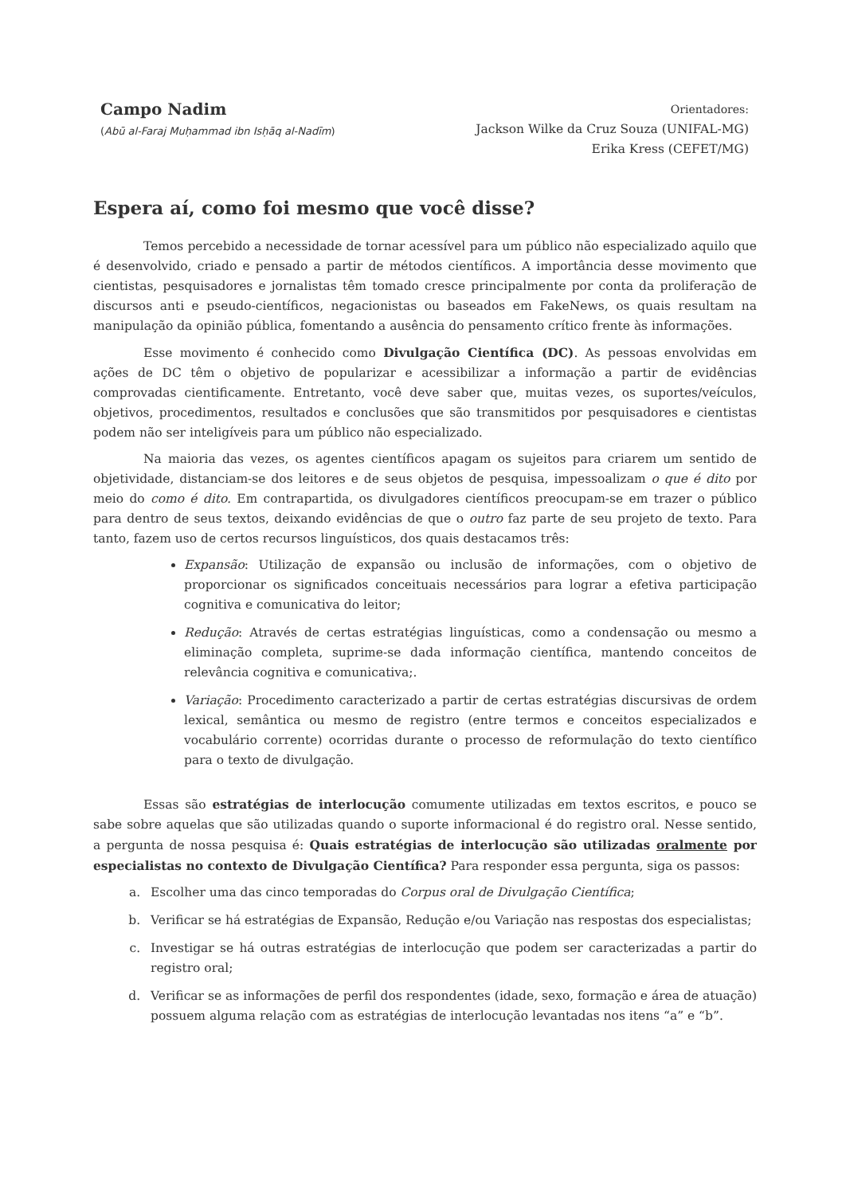Campo Nadim
(Abū al-Faraj Muḥammad ibn Isḥāq al-Nadīm)
Orientadores:
Jackson Wilke da Cruz Souza (UNIFAL-MG)
Erika Kress (CEFET/MG)
Espera aí, como foi mesmo que você disse?
Temos percebido a necessidade de tornar acessível para um público não especializado aquilo que é desenvolvido, criado e pensado a partir de métodos científicos. A importância desse movimento que cientistas, pesquisadores e jornalistas têm tomado cresce principalmente por conta da proliferação de discursos anti e pseudo-científicos, negacionistas ou baseados em FakeNews, os quais resultam na manipulação da opinião pública, fomentando a ausência do pensamento crítico frente às informações.
Esse movimento é conhecido como Divulgação Científica (DC). As pessoas envolvidas em ações de DC têm o objetivo de popularizar e acessibilizar a informação a partir de evidências comprovadas cientificamente. Entretanto, você deve saber que, muitas vezes, os suportes/veículos, objetivos, procedimentos, resultados e conclusões que são transmitidos por pesquisadores e cientistas podem não ser inteligíveis para um público não especializado.
Na maioria das vezes, os agentes científicos apagam os sujeitos para criarem um sentido de objetividade, distanciam-se dos leitores e de seus objetos de pesquisa, impessoalizam o que é dito por meio do como é dito. Em contrapartida, os divulgadores científicos preocupam-se em trazer o público para dentro de seus textos, deixando evidências de que o outro faz parte de seu projeto de texto. Para tanto, fazem uso de certos recursos linguísticos, dos quais destacamos três:
Expansão: Utilização de expansão ou inclusão de informações, com o objetivo de proporcionar os significados conceituais necessários para lograr a efetiva participação cognitiva e comunicativa do leitor;
Redução: Através de certas estratégias linguísticas, como a condensação ou mesmo a eliminação completa, suprime-se dada informação científica, mantendo conceitos de relevância cognitiva e comunicativa;.
Variação: Procedimento caracterizado a partir de certas estratégias discursivas de ordem lexical, semântica ou mesmo de registro (entre termos e conceitos especializados e vocabulário corrente) ocorridas durante o processo de reformulação do texto científico para o texto de divulgação.
Essas são estratégias de interlocução comumente utilizadas em textos escritos, e pouco se sabe sobre aquelas que são utilizadas quando o suporte informacional é do registro oral. Nesse sentido, a pergunta de nossa pesquisa é: Quais estratégias de interlocução são utilizadas oralmente por especialistas no contexto de Divulgação Científica? Para responder essa pergunta, siga os passos:
a. Escolher uma das cinco temporadas do Corpus oral de Divulgação Científica;
b. Verificar se há estratégias de Expansão, Redução e/ou Variação nas respostas dos especialistas;
c. Investigar se há outras estratégias de interlocução que podem ser caracterizadas a partir do registro oral;
d. Verificar se as informações de perfil dos respondentes (idade, sexo, formação e área de atuação) possuem alguma relação com as estratégias de interlocução levantadas nos itens “a” e “b”.